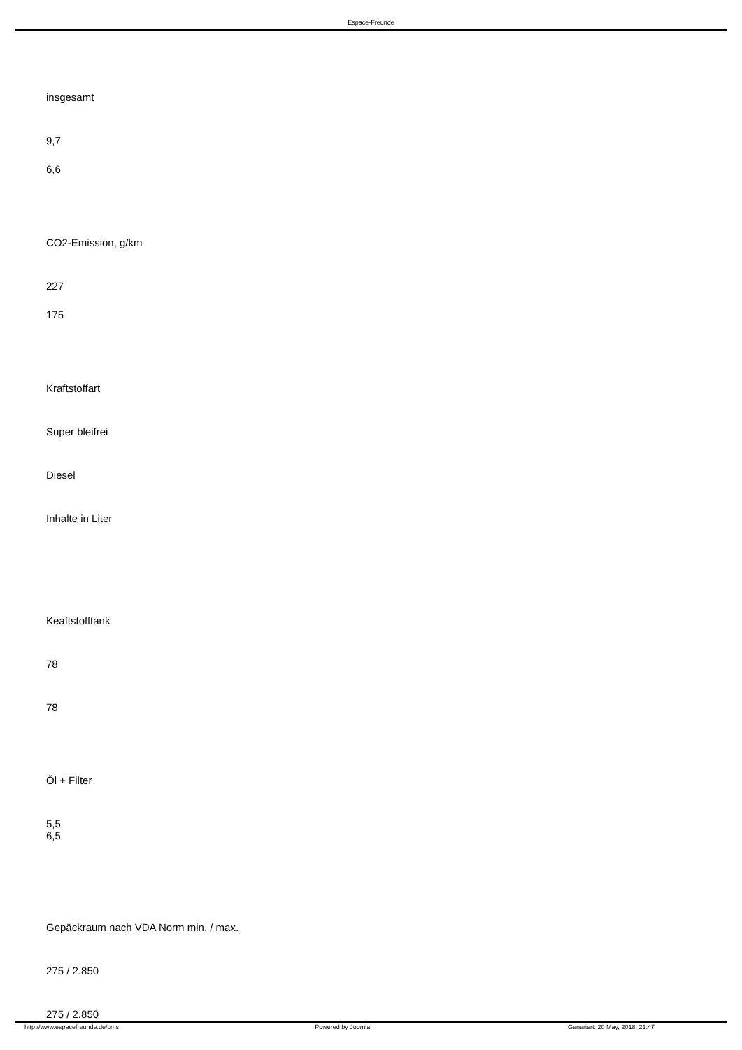Espace-Freunde
insgesamt
9,7
6,6
CO2-Emission, g/km
227
175
Kraftstoffart
Super bleifrei
Diesel
Inhalte in Liter
Keaftstofftank
78
78
Öl + Filter
5,5
6,5
Gepäckraum nach VDA Norm min. / max.
275 / 2.850
275 / 2.850
http://www.espacefreunde.de/cms Powered by Joomla! Generiert: 20 May, 2018, 21:47